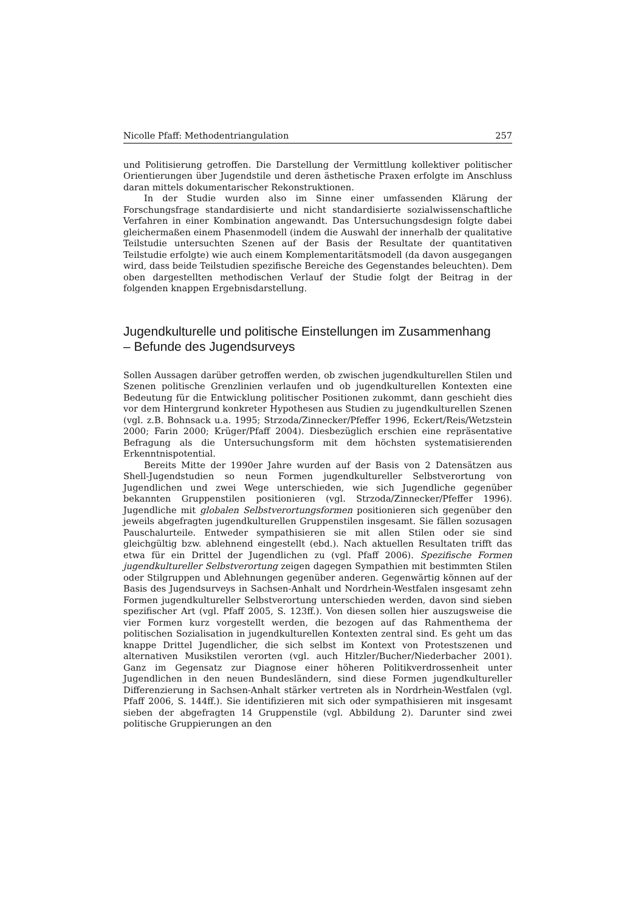Nicolle Pfaff: Methodentriangulation 257
und Politisierung getroffen. Die Darstellung der Vermittlung kollektiver politischer Orientierungen über Jugendstile und deren ästhetische Praxen erfolgte im Anschluss daran mittels dokumentarischer Rekonstruktionen.
In der Studie wurden also im Sinne einer umfassenden Klärung der Forschungsfrage standardisierte und nicht standardisierte sozialwissenschaftliche Verfahren in einer Kombination angewandt. Das Untersuchungsdesign folgte dabei gleichermaßen einem Phasenmodell (indem die Auswahl der innerhalb der qualitative Teilstudie untersuchten Szenen auf der Basis der Resultate der quantitativen Teilstudie erfolgte) wie auch einem Komplementaritätsmodell (da davon ausgegangen wird, dass beide Teilstudien spezifische Bereiche des Gegenstandes beleuchten). Dem oben dargestellten methodischen Verlauf der Studie folgt der Beitrag in der folgenden knappen Ergebnisdarstellung.
Jugendkulturelle und politische Einstellungen im Zusammenhang
– Befunde des Jugendsurveys
Sollen Aussagen darüber getroffen werden, ob zwischen jugendkulturellen Stilen und Szenen politische Grenzlinien verlaufen und ob jugendkulturellen Kontexten eine Bedeutung für die Entwicklung politischer Positionen zukommt, dann geschieht dies vor dem Hintergrund konkreter Hypothesen aus Studien zu jugendkulturellen Szenen (vgl. z.B. Bohnsack u.a. 1995; Strzoda/Zinnecker/Pfeffer 1996, Eckert/Reis/Wetzstein 2000; Farin 2000; Krüger/Pfaff 2004). Diesbezüglich erschien eine repräsentative Befragung als die Untersuchungsform mit dem höchsten systematisierenden Erkenntnispotential.
Bereits Mitte der 1990er Jahre wurden auf der Basis von 2 Datensätzen aus Shell-Jugendstudien so neun Formen jugendkultureller Selbstverortung von Jugendlichen und zwei Wege unterschieden, wie sich Jugendliche gegenüber bekannten Gruppenstilen positionieren (vgl. Strzoda/Zinnecker/Pfeffer 1996). Jugendliche mit globalen Selbstverortungsformen positionieren sich gegenüber den jeweils abgefragten jugendkulturellen Gruppenstilen insgesamt. Sie fällen sozusagen Pauschalurteile. Entweder sympathisieren sie mit allen Stilen oder sie sind gleichgültig bzw. ablehnend eingestellt (ebd.). Nach aktuellen Resultaten trifft das etwa für ein Drittel der Jugendlichen zu (vgl. Pfaff 2006). Spezifische Formen jugendkultureller Selbstverortung zeigen dagegen Sympathien mit bestimmten Stilen oder Stilgruppen und Ablehnungen gegenüber anderen. Gegenwärtig können auf der Basis des Jugendsurveys in Sachsen-Anhalt und Nordrhein-Westfalen insgesamt zehn Formen jugendkultureller Selbstverortung unterschieden werden, davon sind sieben spezifischer Art (vgl. Pfaff 2005, S. 123ff.). Von diesen sollen hier auszugsweise die vier Formen kurz vorgestellt werden, die bezogen auf das Rahmenthema der politischen Sozialisation in jugendkulturellen Kontexten zentral sind. Es geht um das knappe Drittel Jugendlicher, die sich selbst im Kontext von Protestszenen und alternativen Musikstilen verorten (vgl. auch Hitzler/Bucher/Niederbacher 2001). Ganz im Gegensatz zur Diagnose einer höheren Politikverdrossenheit unter Jugendlichen in den neuen Bundesländern, sind diese Formen jugendkultureller Differenzierung in Sachsen-Anhalt stärker vertreten als in Nordrhein-Westfalen (vgl. Pfaff 2006, S. 144ff.). Sie identifizieren mit sich oder sympathisieren mit insgesamt sieben der abgefragten 14 Gruppenstile (vgl. Abbildung 2). Darunter sind zwei politische Gruppierungen an den